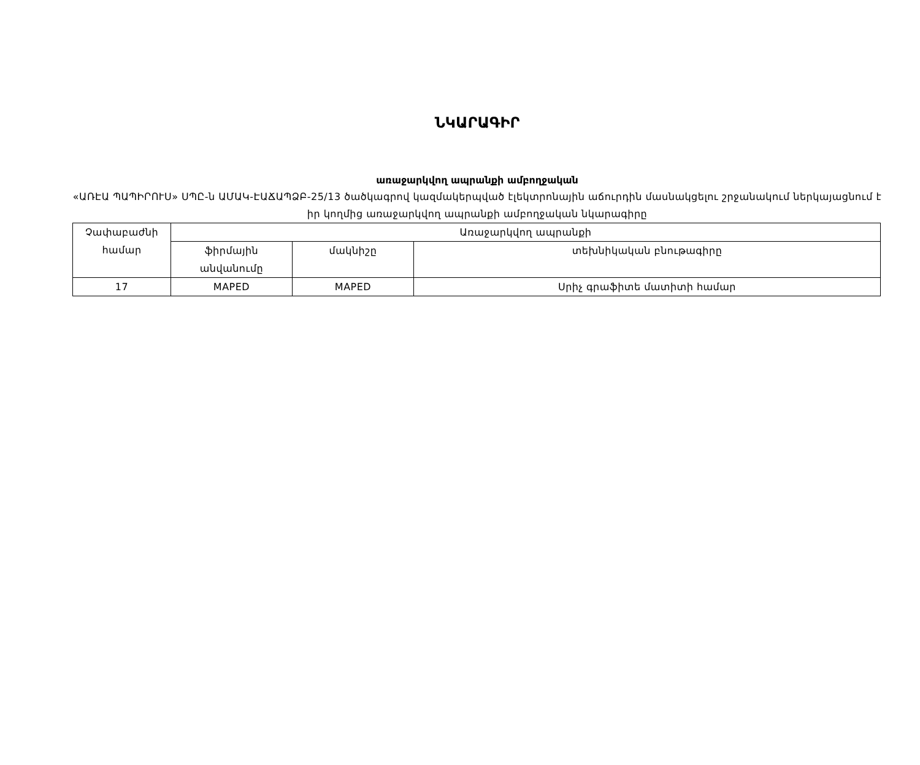ՆԿԱՐԱԳԻՐ
առաջարկվող ապրանքի ամբողջական
«ԱՌԷԱ ՊԱՊԻՐՈՒՍ» ՍՊԸ-ն ԱՄԱԿ-ԷԱՃԱՊՁԲ-25/13 ծածկագրով կազմակերպված էլեկտրոնային աճուրդին մասնակցելու շրջանակում ներկայացնում է իր կողմից առաջարկվող ապրանքի ամբողջական նկարագիրը
| Չափաբաժնի համար | Առաջարկվող ապրանքի | | |
| | ֆիրմային անվանումը | մակնիշը | տեխնիկական բնութագիրը |
| 17 | MAPED | MAPED | Սրիչ գրաֆիտե մատիտի համար |